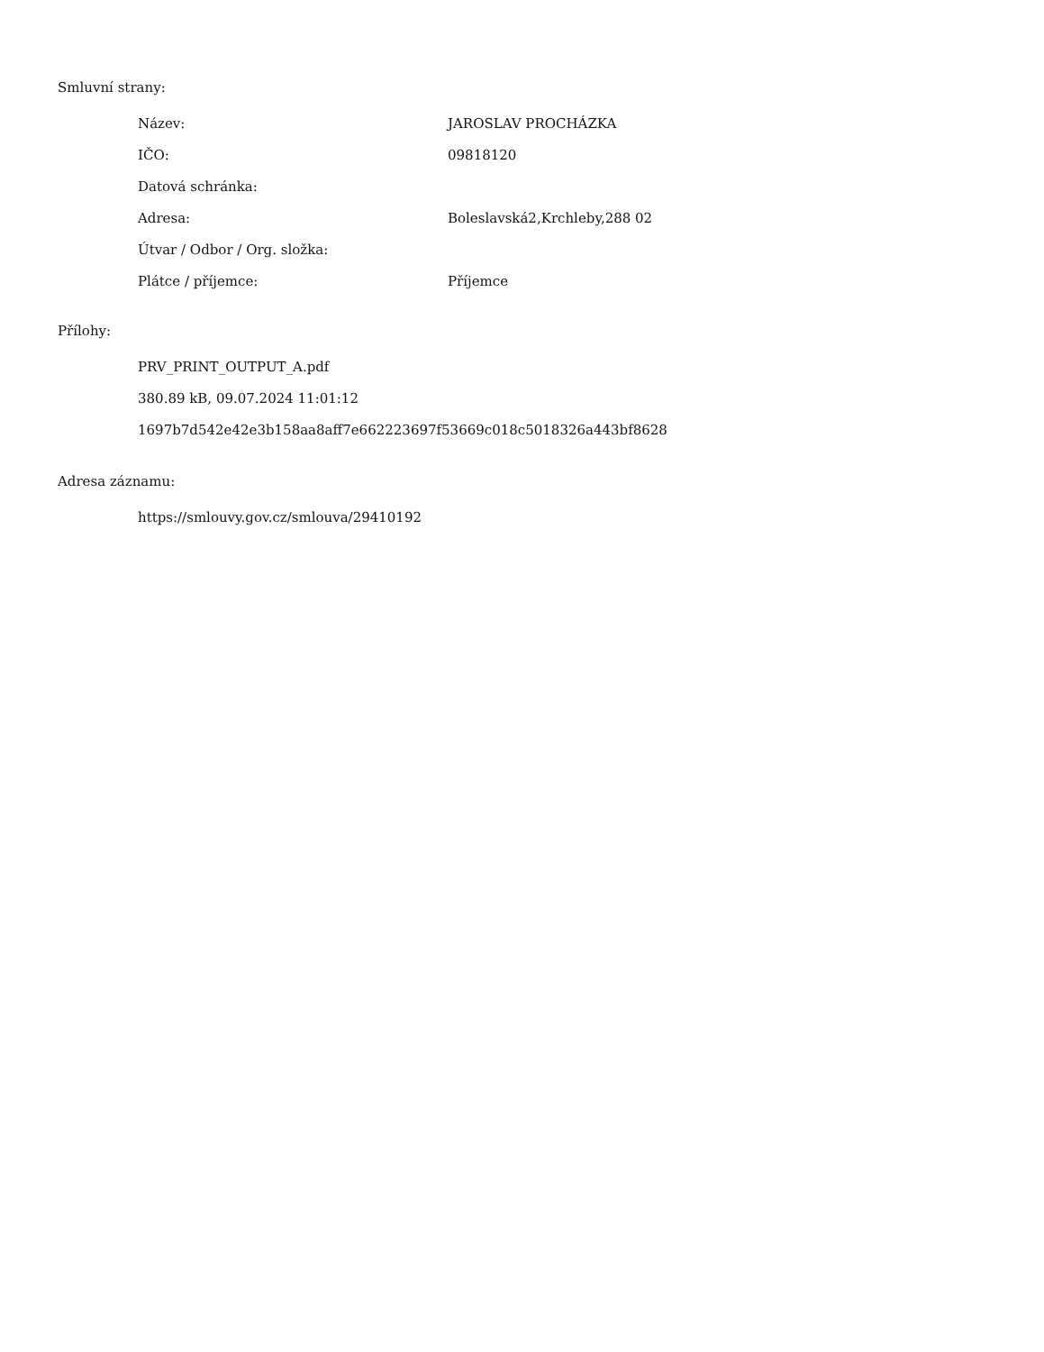Smluvní strany:
| Název: | JAROSLAV PROCHÁZKA |
| IČO: | 09818120 |
| Datová schránka: | |
| Adresa: | Boleslavská2,Krchleby,288 02 |
| Útvar / Odbor / Org. složka: | |
| Plátce / příjemce: | Příjemce |
Přílohy:
PRV_PRINT_OUTPUT_A.pdf
380.89 kB, 09.07.2024 11:01:12
1697b7d542e42e3b158aa8aff7e662223697f53669c018c5018326a443bf8628
Adresa záznamu:
https://smlouvy.gov.cz/smlouva/29410192